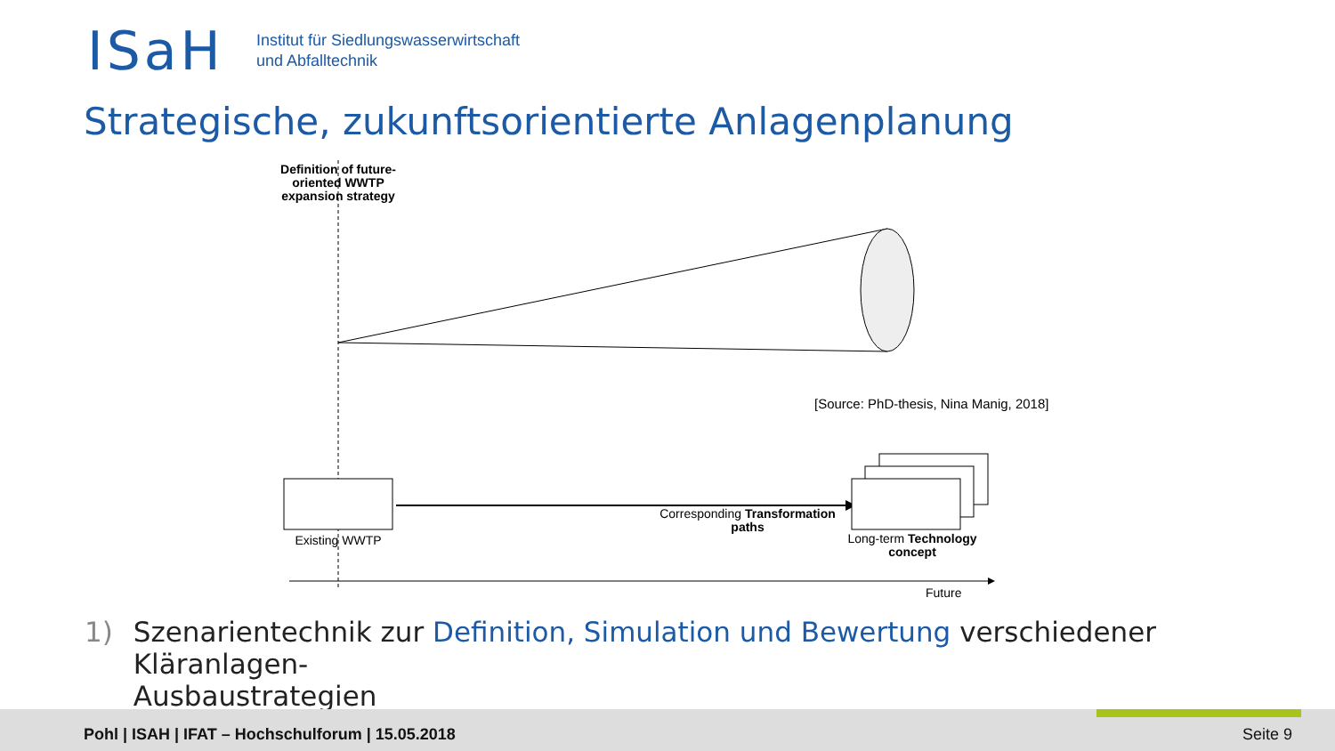ISaH
Institut für Siedlungswasserwirtschaft
und Abfalltechnik
Strategische, zukunftsorientierte Anlagenplanung
Definition of future-oriented WWTP expansion strategy
[Source: PhD-thesis, Nina Manig, 2018]
Corresponding Transformation paths
Existing WWTP
Long-term Technology concept
Future
1) Szenarientechnik zur Definition, Simulation und Bewertung verschiedener Kläranlagen-
Ausbaustrategien
Pohl | ISAH | IFAT – Hochschulforum | 15.05.2018
Seite 9